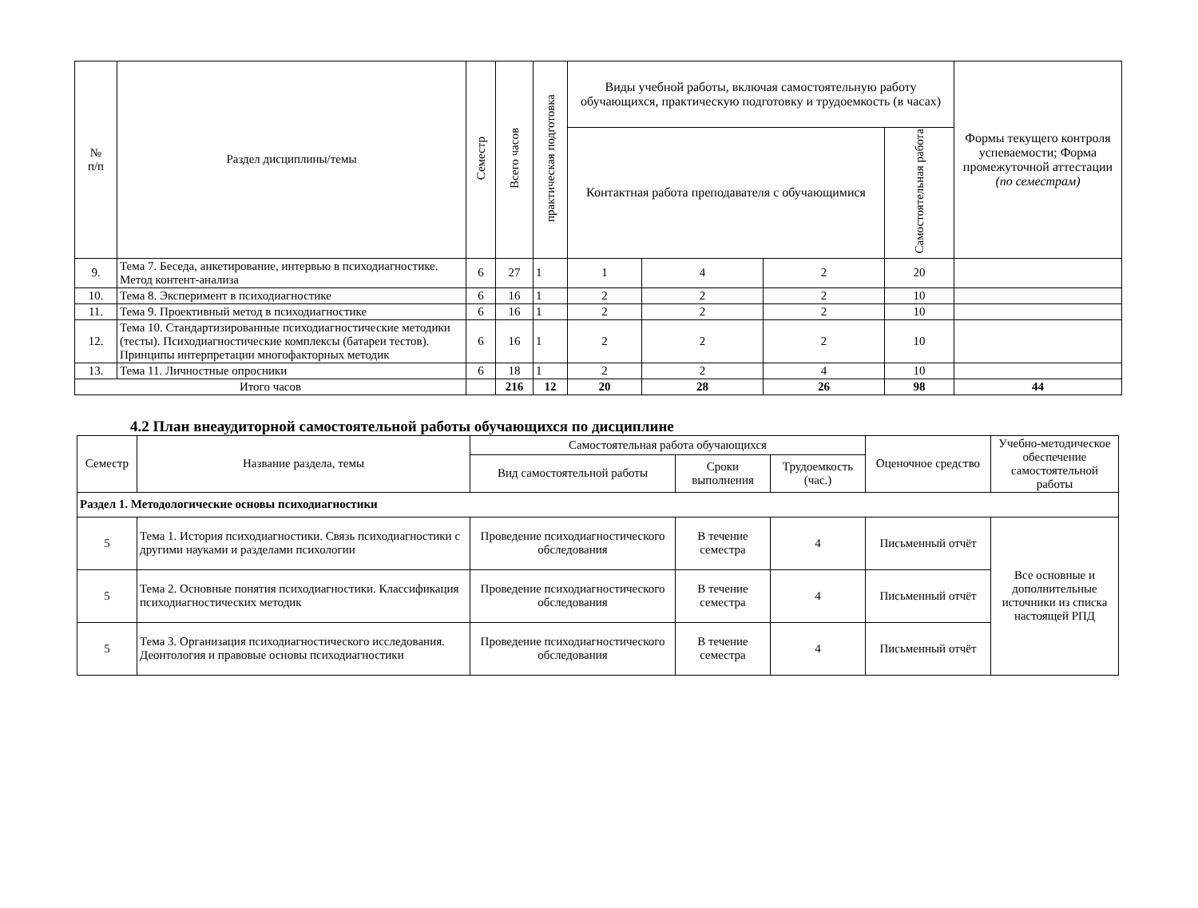| № п/п | Раздел дисциплины/темы | Семестр | Всего часов | практическая подготовка | Виды учебной работы, включая самостоятельную работу обучающихся, практическую подготовку и трудоемкость (в часах) | | | | Формы текущего контроля успеваемости; Форма промежуточной аттестации (по семестрам) |
| --- | --- | --- | --- | --- | --- | --- | --- | --- | --- |
| | | | | | Контактная работа преподавателя с обучающимися | | | Самостоятельная работа | |
| 9. | Тема 7. Беседа, анкетирование, интервью в психодиагностике. Метод контент-анализа | 6 | 27 | 1 | 1 | 4 | 2 | 20 | |
| 10. | Тема 8. Эксперимент в психодиагностике | 6 | 16 | 1 | 2 | 2 | 2 | 10 | |
| 11. | Тема 9. Проективный метод в психодиагностике | 6 | 16 | 1 | 2 | 2 | 2 | 10 | |
| 12. | Тема 10. Стандартизированные психодиагностические методики (тесты). Психодиагностические комплексы (батареи тестов). Принципы интерпретации многофакторных методик | 6 | 16 | 1 | 2 | 2 | 2 | 10 | |
| 13. | Тема 11. Личностные опросники | 6 | 18 | 1 | 2 | 2 | 4 | 10 | |
| Итого часов | | | 216 | 12 | 20 | 28 | 26 | 98 | 44 |
4.2 План внеаудиторной самостоятельной работы обучающихся по дисциплине
| Семестр | Название раздела, темы | Самостоятельная работа обучающихся | | | Оценочное средство | Учебно-методическое обеспечение самостоятельной работы |
| --- | --- | --- | --- | --- | --- | --- |
| | | Вид самостоятельной работы | Сроки выполнения | Трудоемкость (час.) | | |
| Раздел 1. Методологические основы психодиагностики | | | | | | |
| 5 | Тема 1. История психодиагностики. Связь психодиагностики с другими науками и разделами психологии | Проведение психодиагностического обследования | В течение семестра | 4 | Письменный отчёт | Все основные и дополнительные источники из списка настоящей РПД |
| 5 | Тема 2. Основные понятия психодиагностики. Классификация психодиагностических методик | Проведение психодиагностического обследования | В течение семестра | 4 | Письменный отчёт | |
| 5 | Тема 3. Организация психодиагностического исследования. Деонтология и правовые основы психодиагностики | Проведение психодиагностического обследования | В течение семестра | 4 | Письменный отчёт | |